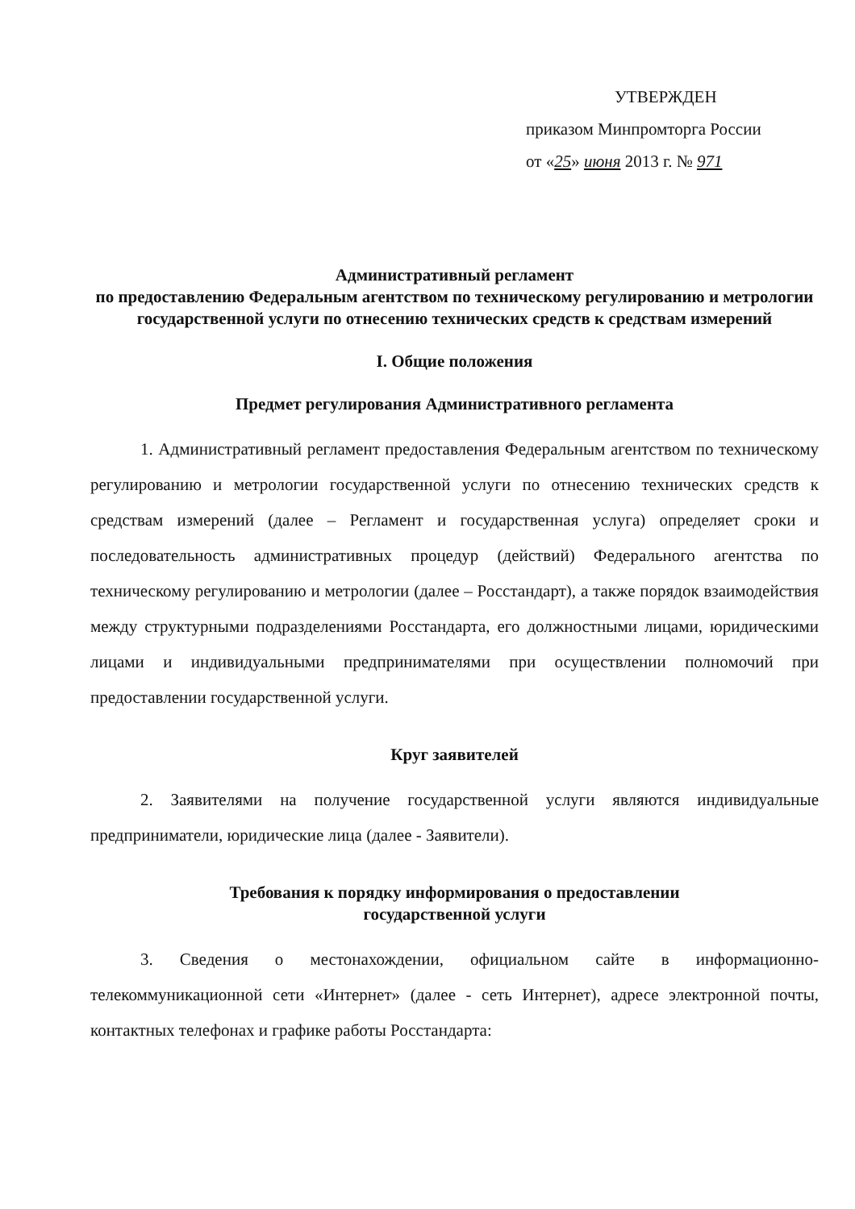УТВЕРЖДЕН
приказом Минпромторга России
от «25» июня 2013 г. № 971
Административный регламент
по предоставлению Федеральным агентством по техническому регулированию и метрологии государственной услуги по отнесению технических средств к средствам измерений
I. Общие положения
Предмет регулирования Административного регламента
1. Административный регламент предоставления Федеральным агентством по техническому регулированию и метрологии государственной услуги по отнесению технических средств к средствам измерений (далее – Регламент и государственная услуга) определяет сроки и последовательность административных процедур (действий) Федерального агентства по техническому регулированию и метрологии (далее – Росстандарт), а также порядок взаимодействия между структурными подразделениями Росстандарта, его должностными лицами, юридическими лицами и индивидуальными предпринимателями при осуществлении полномочий при предоставлении государственной услуги.
Круг заявителей
2. Заявителями на получение государственной услуги являются индивидуальные предприниматели, юридические лица (далее - Заявители).
Требования к порядку информирования о предоставлении
государственной услуги
3. Сведения о местонахождении, официальном сайте в информационно-телекоммуникационной сети «Интернет» (далее - сеть Интернет), адресе электронной почты, контактных телефонах и графике работы Росстандарта: